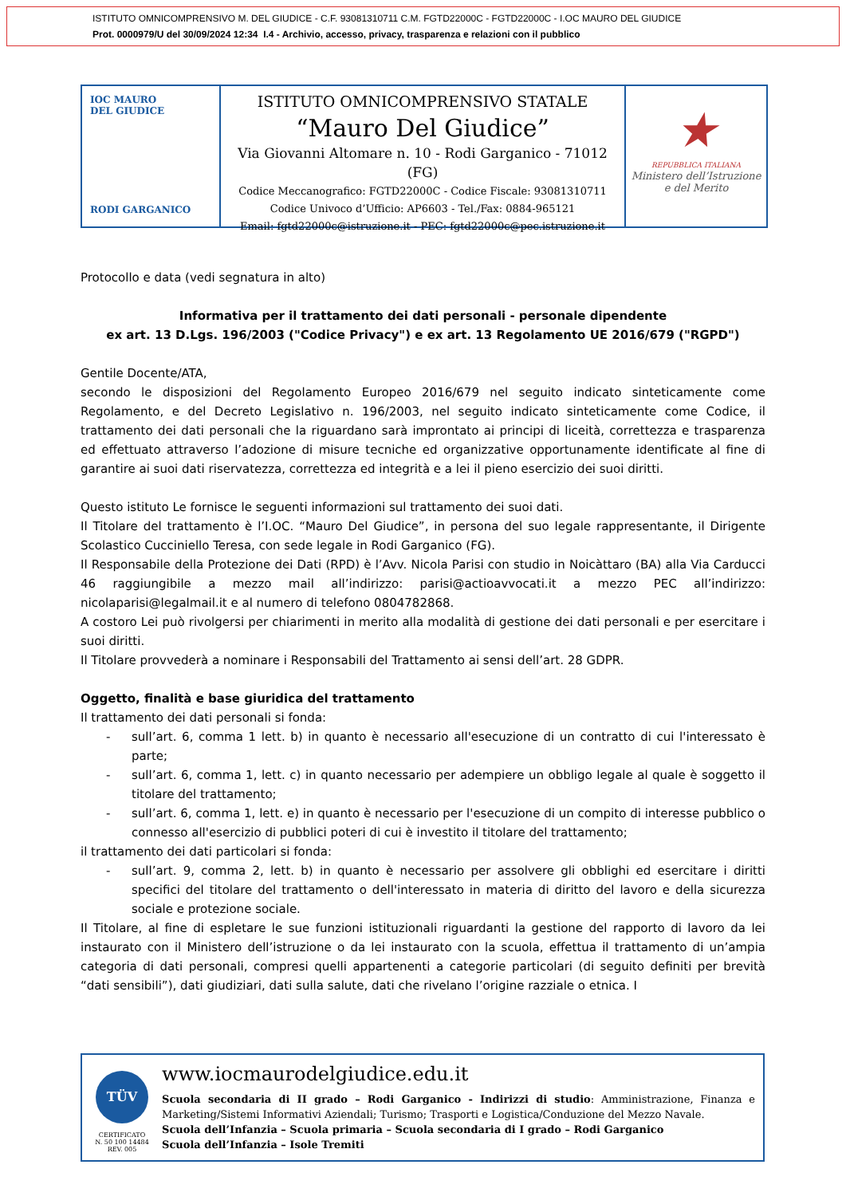ISTITUTO OMNICOMPRENSIVO M. DEL GIUDICE - C.F. 93081310711 C.M. FGTD22000C - FGTD22000C - I.OC MAURO DEL GIUDICE
Prot. 0000979/U del 30/09/2024 12:34 I.4 - Archivio, accesso, privacy, trasparenza e relazioni con il pubblico
IOC MAURO
DEL GIUDICE
RODI GARGANICO
ISTITUTO OMNICOMPRENSIVO STATALE
“Mauro Del Giudice”
Via Giovanni Altomare n. 10 - Rodi Garganico - 71012 (FG)
Codice Meccanografico: FGTD22000C - Codice Fiscale: 93081310711
Codice Univoco d’Ufficio: AP6603 - Tel./Fax: 0884-965121
Email: fgtd22000c@istruzione.it - PEC: fgtd22000c@pec.istruzione.it
★
REPUBBLICA ITALIANA
Ministero dell’Istruzione
e del Merito
Protocollo e data (vedi segnatura in alto)
Informativa per il trattamento dei dati personali - personale dipendente
ex art. 13 D.Lgs. 196/2003 ("Codice Privacy") e ex art. 13 Regolamento UE 2016/679 ("RGPD")
Gentile Docente/ATA,
secondo le disposizioni del Regolamento Europeo 2016/679 nel seguito indicato sinteticamente come Regolamento, e del Decreto Legislativo n. 196/2003, nel seguito indicato sinteticamente come Codice, il trattamento dei dati personali che la riguardano sarà improntato ai principi di liceità, correttezza e trasparenza ed effettuato attraverso l’adozione di misure tecniche ed organizzative opportunamente identificate al fine di garantire ai suoi dati riservatezza, correttezza ed integrità e a lei il pieno esercizio dei suoi diritti.
Questo istituto Le fornisce le seguenti informazioni sul trattamento dei suoi dati.
Il Titolare del trattamento è l’I.OC. “Mauro Del Giudice”, in persona del suo legale rappresentante, il Dirigente Scolastico Cucciniello Teresa, con sede legale in Rodi Garganico (FG).
Il Responsabile della Protezione dei Dati (RPD) è l’Avv. Nicola Parisi con studio in Noicàttaro (BA) alla Via Carducci 46 raggiungibile a mezzo mail all’indirizzo: parisi@actioavvocati.it a mezzo PEC all’indirizzo: nicolaparisi@legalmail.it e al numero di telefono 0804782868.
A costoro Lei può rivolgersi per chiarimenti in merito alla modalità di gestione dei dati personali e per esercitare i suoi diritti.
Il Titolare provvederà a nominare i Responsabili del Trattamento ai sensi dell’art. 28 GDPR.
Oggetto, finalità e base giuridica del trattamento
Il trattamento dei dati personali si fonda:
- sull’art. 6, comma 1 lett. b) in quanto è necessario all'esecuzione di un contratto di cui l'interessato è parte;
- sull’art. 6, comma 1, lett. c) in quanto necessario per adempiere un obbligo legale al quale è soggetto il titolare del trattamento;
- sull’art. 6, comma 1, lett. e) in quanto è necessario per l'esecuzione di un compito di interesse pubblico o connesso all'esercizio di pubblici poteri di cui è investito il titolare del trattamento;
il trattamento dei dati particolari si fonda:
- sull’art. 9, comma 2, lett. b) in quanto è necessario per assolvere gli obblighi ed esercitare i diritti specifici del titolare del trattamento o dell'interessato in materia di diritto del lavoro e della sicurezza sociale e protezione sociale.
Il Titolare, al fine di espletare le sue funzioni istituzionali riguardanti la gestione del rapporto di lavoro da lei instaurato con il Ministero dell’istruzione o da lei instaurato con la scuola, effettua il trattamento di un’ampia categoria di dati personali, compresi quelli appartenenti a categorie particolari (di seguito definiti per brevità “dati sensibili”), dati giudiziari, dati sulla salute, dati che rivelano l’origine razziale o etnica. I
TÜV
CERTIFICATO
N. 50 100 14484
REV. 005
www.iocmaurodelgiudice.edu.it
Scuola secondaria di II grado – Rodi Garganico - Indirizzi di studio: Amministrazione, Finanza e Marketing/Sistemi Informativi Aziendali; Turismo; Trasporti e Logistica/Conduzione del Mezzo Navale.
Scuola dell’Infanzia – Scuola primaria – Scuola secondaria di I grado – Rodi Garganico
Scuola dell’Infanzia – Isole Tremiti